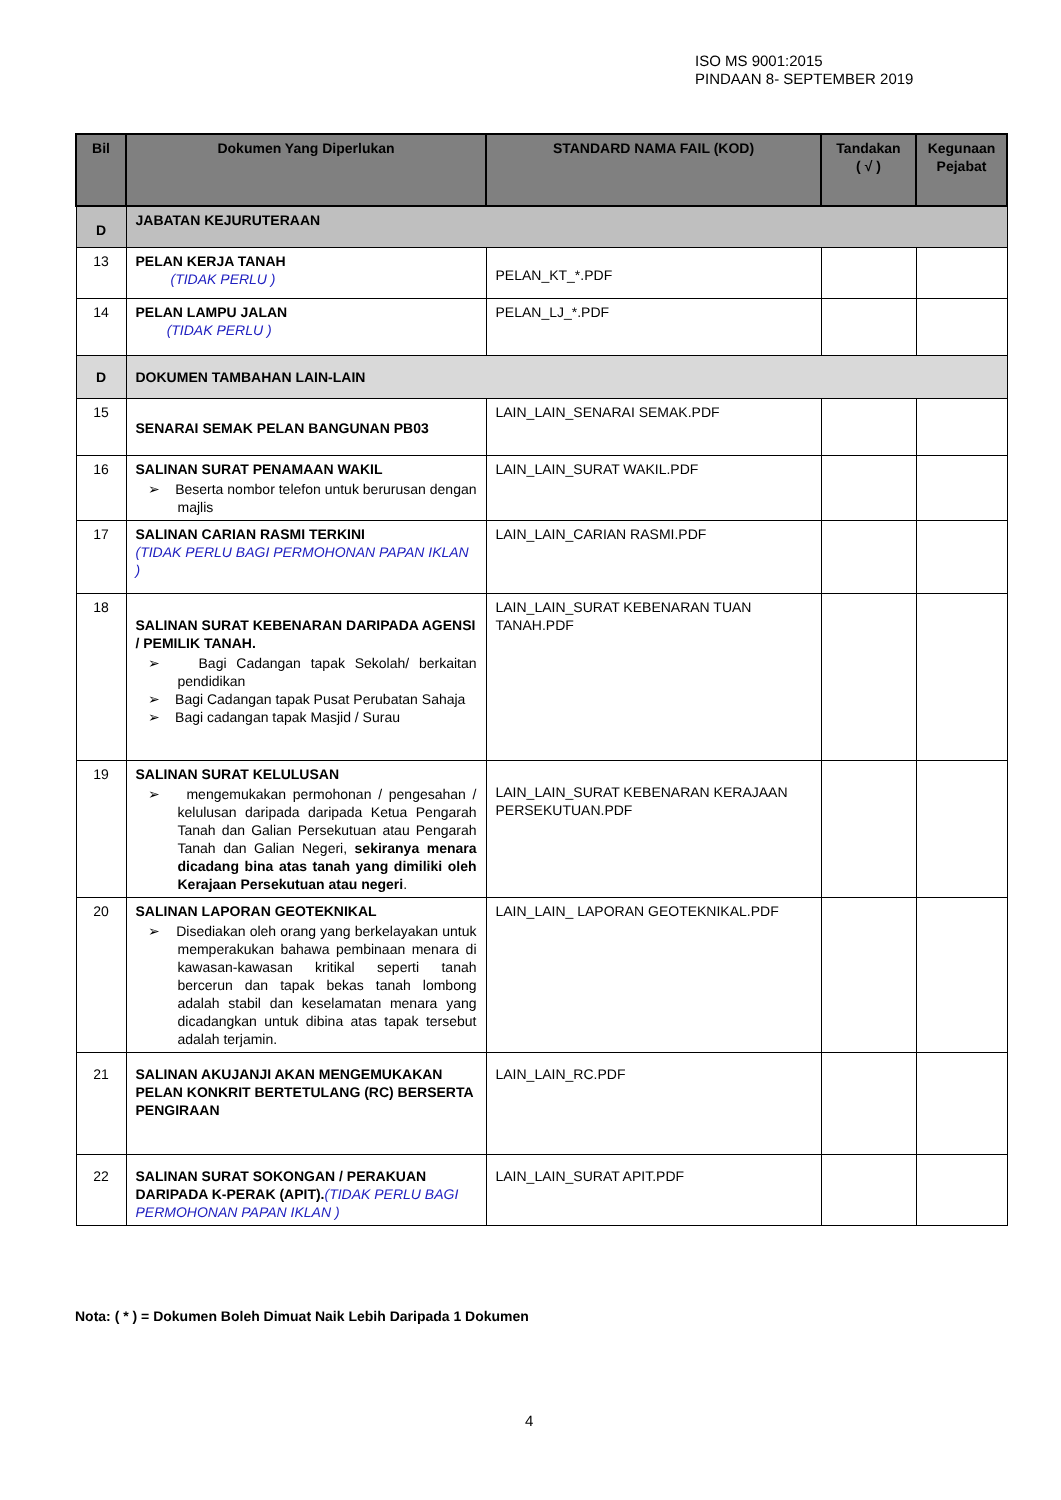ISO MS 9001:2015
PINDAAN 8- SEPTEMBER 2019
| Bil | Dokumen Yang Diperlukan | STANDARD NAMA FAIL (KOD) | Tandakan ( √ ) | Kegunaan Pejabat |
| --- | --- | --- | --- | --- |
| D | JABATAN KEJURUTERAAN | | | |
| 13 | PELAN KERJA TANAH (TIDAK PERLU ) | PELAN_KT_*.PDF | | |
| 14 | PELAN LAMPU JALAN (TIDAK PERLU ) | PELAN_LJ_*.PDF | | |
| D | DOKUMEN TAMBAHAN LAIN-LAIN | | | |
| 15 | SENARAI SEMAK PELAN BANGUNAN PB03 | LAIN_LAIN_SENARAI SEMAK.PDF | | |
| 16 | SALINAN SURAT PENAMAAN WAKIL ➢ Beserta nombor telefon untuk berurusan dengan majlis | LAIN_LAIN_SURAT WAKIL.PDF | | |
| 17 | SALINAN CARIAN RASMI TERKINI (TIDAK PERLU BAGI PERMOHONAN PAPAN IKLAN ) | LAIN_LAIN_CARIAN RASMI.PDF | | |
| 18 | SALINAN SURAT KEBENARAN DARIPADA AGENSI / PEMILIK TANAH. ➢ Bagi Cadangan tapak Sekolah/ berkaitan pendidikan ➢ Bagi Cadangan tapak Pusat Perubatan Sahaja ➢ Bagi cadangan tapak Masjid / Surau | LAIN_LAIN_SURAT KEBENARAN TUAN TANAH.PDF | | |
| 19 | SALINAN SURAT KELULUSAN ➢ mengemukakan permohonan / pengesahan / kelulusan daripada daripada Ketua Pengarah Tanah dan Galian Persekutuan atau Pengarah Tanah dan Galian Negeri, sekiranya menara dicadang bina atas tanah yang dimiliki oleh Kerajaan Persekutuan atau negeri . | LAIN_LAIN_SURAT KEBENARAN KERAJAAN PERSEKUTUAN.PDF | | |
| 20 | SALINAN LAPORAN GEOTEKNIKAL ➢ Disediakan oleh orang yang berkelayakan untuk memperakukan bahawa pembinaan menara di kawasan-kawasan kritikal seperti tanah bercerun dan tapak bekas tanah lombong adalah stabil dan keselamatan menara yang dicadangkan untuk dibina atas tapak tersebut adalah terjamin. | LAIN_LAIN_ LAPORAN GEOTEKNIKAL.PDF | | |
| 21 | SALINAN AKUJANJI AKAN MENGEMUKAKAN PELAN KONKRIT BERTETULANG (RC) BERSERTA PENGIRAAN | LAIN_LAIN_RC.PDF | | |
| 22 | SALINAN SURAT SOKONGAN / PERAKUAN DARIPADA K-PERAK (APIT). (TIDAK PERLU BAGI PERMOHONAN PAPAN IKLAN ) | LAIN_LAIN_SURAT APIT.PDF | | |
Nota: ( * ) = Dokumen Boleh Dimuat Naik Lebih Daripada 1 Dokumen
4